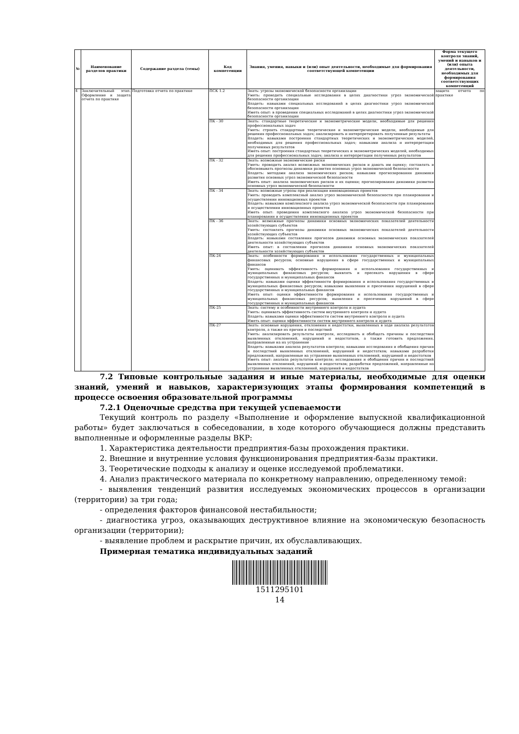| № | Наименование разделов практики | Содержание раздела (темы) | Код компетенции | Знания, умения, навыки и (или) опыт деятельности, необходимые для формирования соответствующей компетенции | Форма текущего контроля знаний, умений и навыков и (или) опыта деятельности, необходимых для формирования соответствующих компетенций |
| --- | --- | --- | --- | --- | --- |
| 4 | Заключительный этап. Оформление и защита отчета по практике | Подготовка отчета по практике | ПСК 1.2 | Знать: угрозы экономической безопасности организации Уметь: проводить специальные исследования в целях диагностики угроз экономической безопасности организации Владеть: навыками специальных исследований в целях диагностики угроз экономической безопасности организации Иметь опыт: в проведении специальных исследований в целях диагностики угроз экономической безопасности организации | защита отчета по практике |
| | | | ПК - 30 | Знать: стандартные теоретические и эконометрические модели, необходимые для решения профессиональных задач Уметь: строить стандартные теоретические и эконометрические модели, необходимые для решения профессиональных задач; анализировать и интерпретировать полученные результаты Владеть: навыками построения стандартных теоретических и эконометрических моделей, необходимых для решения профессиональных задач; навыками анализа и интерпретации полученных результатов Иметь опыт: построения стандартных теоретических и эконометрических моделей, необходимых для решения профессиональных задач; анализа и интерпретации полученных результатов | |
| | | | ПК - 32 | Знать: возможные экономические риски Уметь: проводить анализ возможных экономических рисков и давать им оценку; составлять и обосновывать прогнозы динамики развития основных угроз экономической безопасности Владеть: методами анализа экономических рисков; навыками прогнозирования динамики развития основных угроз экономической безопасности Иметь опыт: анализа экономических рисков и их оценки; прогнозирования динамики развития основных угроз экономической безопасности | |
| | | | ПК - 34 | Знать: возможные угрозы при реализации инновационных проектов Уметь: проводить комплексный анализ угроз экономической безопасности при планировании и осуществлении инновационных проектов Владеть: навыками комплексного анализа угроз экономической безопасности при планировании и осуществлении инновационных проектов Иметь опыт: проведения комплексного анализа угроз экономической безопасности при планировании и осуществлении инновационных проектов | |
| | | | ПК - 36 | Знать: возможные прогнозы динамики основных экономических показателей деятельности хозяйствующих субъектов Уметь: составлять прогнозы динамики основных экономических показателей деятельности хозяйствующих субъектов Владеть: навыками составления прогнозов динамики основных экономических показателей деятельности хозяйствующих субъектов Иметь опыт: в составлении прогнозов динамики основных экономических показателей деятельности хозяйствующих субъектов | |
| | | | ПК-24 | Знать: особенности формирования и использования государственных и муниципальных финансовых ресурсов; основные нарушения в сфере государственных и муниципальных финансов Уметь: оценивать эффективность формирования и использования государственных и муниципальных финансовых ресурсов; выявлять и пресекать нарушения в сфере государственных и муниципальных финансов Владеть: навыками оценки эффективности формирования и использования государственных и муниципальных финансовых ресурсов; навыками выявления и пресечения нарушений в сфере государственных и муниципальных финансов Иметь опыт: оценки эффективности формирования и использования государственных и муниципальных финансовых ресурсов; выявления и пресечения нарушений в сфере государственных и муниципальных финансов | |
| | | | ПК-25 | Знать: систему и особенности внутреннего контроля и аудита Уметь: оценивать эффективность систем внутреннего контроля и аудита Владеть: навыками оценки эффективности систем внутреннего контроля и аудита Иметь опыт: оценки эффективности систем внутреннего контроля и аудита | |
| | | | ПК-27 | Знать: основные нарушения, отклонения и недостатки, выявленных в ходе анализа результатов контроля, а также их причин и последствий Уметь: анализировать результаты контроля, исследовать и обобщать причины и последствия выявленных отклонений, нарушений и недостатков, а также готовить предложения, направленные на их устранение Владеть: навыками анализа результатов контроля; навыками исследования и обобщения причин и последствий выявленных отклонений, нарушений и недостатков; навыками разработки предложений, направленные на устранение выявленных отклонений, нарушений и недостатков Иметь опыт: анализа результатов контроля; исследования и обобщения причин и последствий выявленных отклонений, нарушений и недостатков; разработки предложений, направленные на устранение выявленных отклонений, нарушений и недостатков | |
7.2 Типовые контрольные задания и иные материалы, необходимые для оценки знаний, умений и навыков, характеризующих этапы формирования компетенций в процессе освоения образовательной программы
7.2.1 Оценочные средства при текущей успеваемости
Текущий контроль по разделу «Выполнение и оформление выпускной квалификационной работы» будет заключаться в собеседовании, в ходе которого обучающиеся должны представить выполненные и оформленные разделы ВКР:
1. Характеристика деятельности предприятия-базы прохождения практики.
2. Внешние и внутренние условия функционирования предприятия-базы практики.
3. Теоретические подходы к анализу и оценке исследуемой проблематики.
4. Анализ практического материала по конкретному направлению, определенному темой:
- выявления тенденций развития исследуемых экономических процессов в организации (территории) за три года;
- определения факторов финансовой нестабильности;
- диагностика угроз, оказывающих деструктивное влияние на экономическую безопасность организации (территории);
- выявление проблем и раскрытие причин, их обуславливающих.
Примерная тематика индивидуальных заданий
1511295101
14